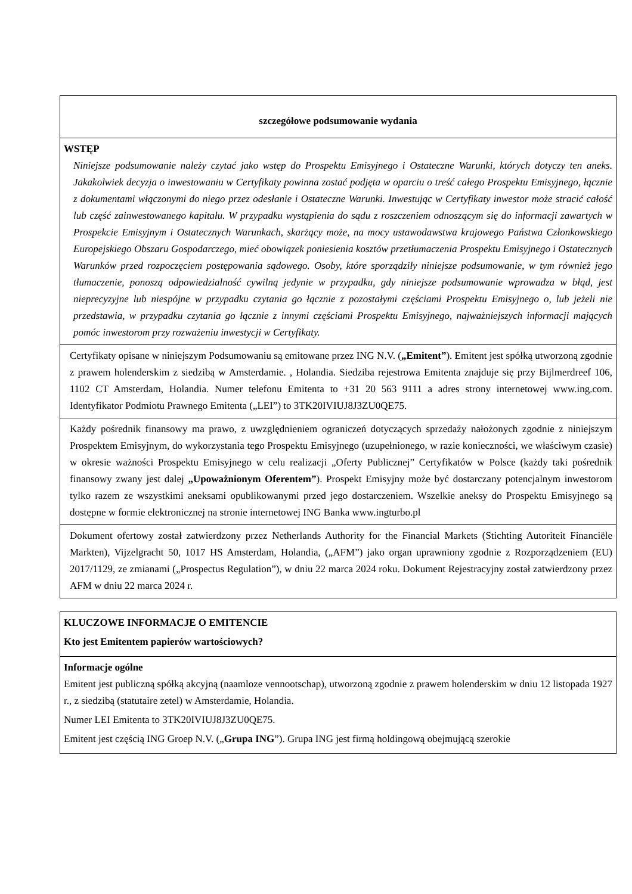szczegółowe podsumowanie wydania
WSTĘP
Niniejsze podsumowanie należy czytać jako wstęp do Prospektu Emisyjnego i Ostateczne Warunki, których dotyczy ten aneks. Jakakolwiek decyzja o inwestowaniu w Certyfikaty powinna zostać podjęta w oparciu o treść całego Prospektu Emisyjnego, łącznie z dokumentami włączonymi do niego przez odesłanie i Ostateczne Warunki. Inwestując w Certyfikaty inwestor może stracić całość lub część zainwestowanego kapitału. W przypadku wystąpienia do sądu z roszczeniem odnoszącym się do informacji zawartych w Prospekcie Emisyjnym i Ostatecznych Warunkach, skarżący może, na mocy ustawodawstwa krajowego Państwa Członkowskiego Europejskiego Obszaru Gospodarczego, mieć obowiązek poniesienia kosztów przetłumaczenia Prospektu Emisyjnego i Ostatecznych Warunków przed rozpoczęciem postępowania sądowego. Osoby, które sporządziły niniejsze podsumowanie, w tym również jego tłumaczenie, ponoszą odpowiedzialność cywilną jedynie w przypadku, gdy niniejsze podsumowanie wprowadza w błąd, jest nieprecyzyjne lub niespójne w przypadku czytania go łącznie z pozostałymi częściami Prospektu Emisyjnego o, lub jeżeli nie przedstawia, w przypadku czytania go łącznie z innymi częściami Prospektu Emisyjnego, najważniejszych informacji mających pomóc inwestorom przy rozważeniu inwestycji w Certyfikaty.
Certyfikaty opisane w niniejszym Podsumowaniu są emitowane przez ING N.V. („Emitent”). Emitent jest spółką utworzoną zgodnie z prawem holenderskim z siedzibą w Amsterdamie. , Holandia. Siedziba rejestrowa Emitenta znajduje się przy Bijlmerdreef 106, 1102 CT Amsterdam, Holandia. Numer telefonu Emitenta to +31 20 563 9111 a adres strony internetowej www.ing.com. Identyfikator Podmiotu Prawnego Emitenta („LEI”) to 3TK20IVIUJ8J3ZU0QE75.
Każdy pośrednik finansowy ma prawo, z uwzględnieniem ograniczeń dotyczących sprzedaży nałożonych zgodnie z niniejszym Prospektem Emisyjnym, do wykorzystania tego Prospektu Emisyjnego (uzupełnionego, w razie konieczności, we właściwym czasie) w okresie ważności Prospektu Emisyjnego w celu realizacji „Oferty Publicznej” Certyfikatów w Polsce (każdy taki pośrednik finansowy zwany jest dalej „Upoważnionym Oferentem”). Prospekt Emisyjny może być dostarczany potencjalnym inwestorom tylko razem ze wszystkimi aneksami opublikowanymi przed jego dostarczeniem. Wszelkie aneksy do Prospektu Emisyjnego są dostępne w formie elektronicznej na stronie internetowej ING Banka www.ingturbo.pl
Dokument ofertowy został zatwierdzony przez Netherlands Authority for the Financial Markets (Stichting Autoriteit Financiële Markten), Vijzelgracht 50, 1017 HS Amsterdam, Holandia, („AFM”) jako organ uprawniony zgodnie z Rozporządzeniem (EU) 2017/1129, ze zmianami („Prospectus Regulation”), w dniu 22 marca 2024 roku. Dokument Rejestracyjny został zatwierdzony przez AFM w dniu 22 marca 2024 r.
KLUCZOWE INFORMACJE O EMITENCIE
Kto jest Emitentem papierów wartościowych?
Informacje ogólne
Emitent jest publiczną spółką akcyjną (naamloze vennootschap), utworzoną zgodnie z prawem holenderskim w dniu 12 listopada 1927 r., z siedzibą (statutaire zetel) w Amsterdamie, Holandia.
Numer LEI Emitenta to 3TK20IVIUJ8J3ZU0QE75.
Emitent jest częścią ING Groep N.V. („Grupa ING”). Grupa ING jest firmą holdingową obejmującą szerokie